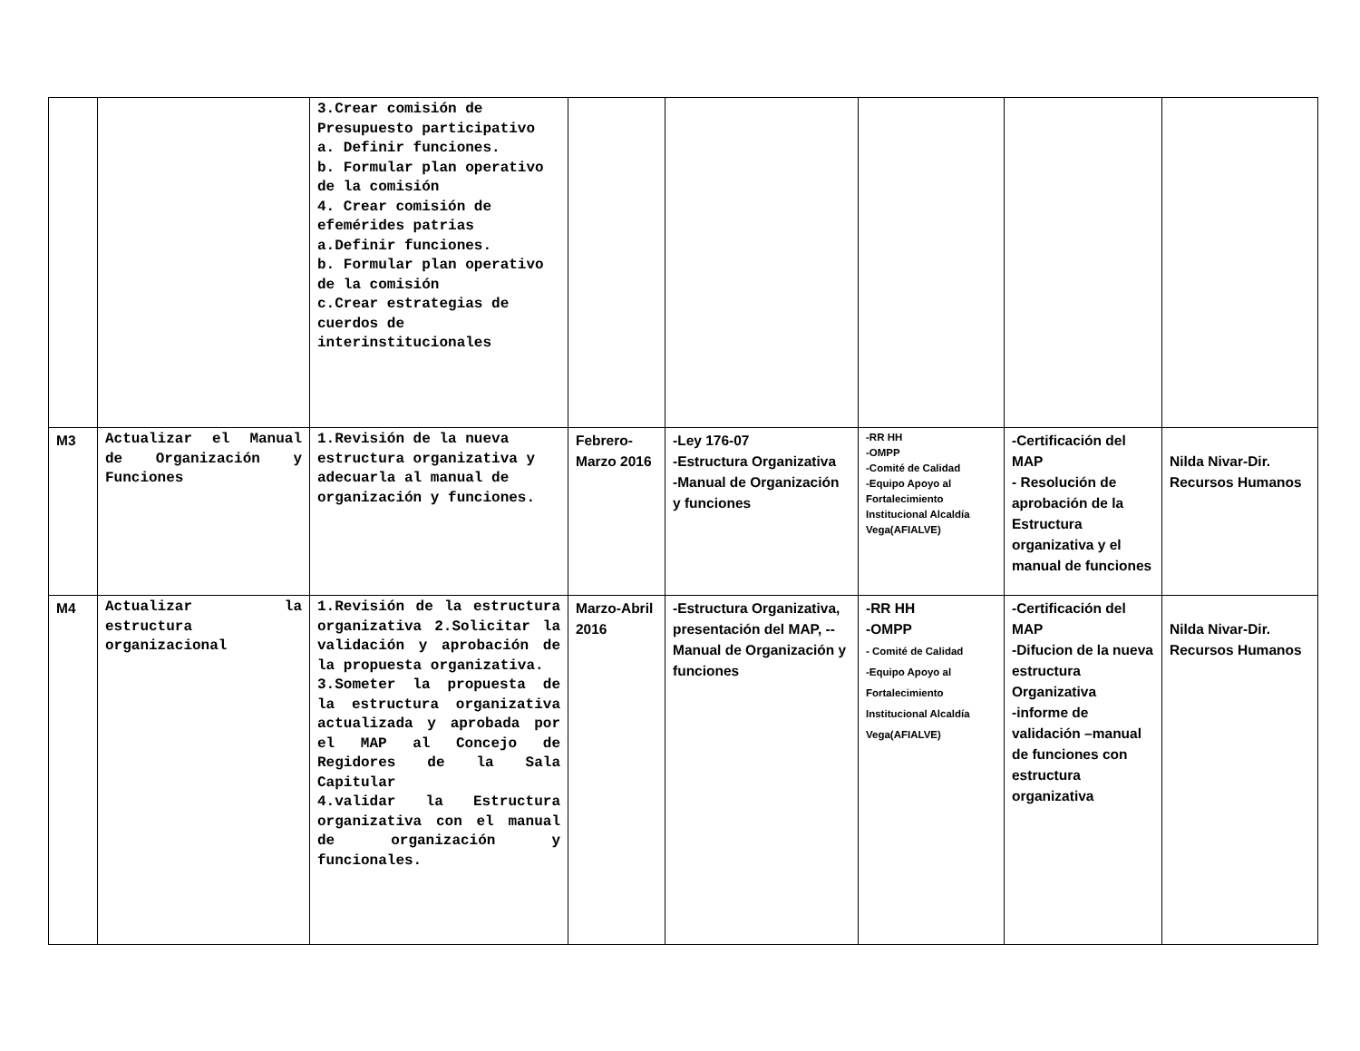| | | 3.Crear comisión de Presupuesto participativo a. Definir funciones. b. Formular plan operativo de la comisión 4. Crear comisión de efemérides patrias a.Definir funciones. b. Formular plan operativo de la comisión c.Crear estrategias de cuerdos de interinstitucionales | | | | | |
| M3 | Actualizar el Manual de Organización y Funciones | 1.Revisión de la nueva estructura organizativa y adecuarla al manual de organización y funciones. | Febrero-Marzo 2016 | -Ley 176-07 -Estructura Organizativa -Manual de Organización y funciones | -RR HH -OMPP -Comité de Calidad -Equipo Apoyo al Fortalecimiento Institucional Alcaldía Vega(AFIALVE) | -Certificación del MAP - Resolución de aprobación de la Estructura organizativa y el manual de funciones | Nilda Nivar-Dir. Recursos Humanos |
| M4 | Actualizar la estructura organizacional | 1.Revisión de la estructura organizativa 2.Solicitar la validación y aprobación de la propuesta organizativa. 3.Someter la propuesta de la estructura organizativa actualizada y aprobada por el MAP al Concejo de Regidores de la Sala Capitular 4.validar la Estructura organizativa con el manual de organización y funcionales. | Marzo-Abril 2016 | -Estructura Organizativa, presentación del MAP, --Manual de Organización y funciones | -RR HH -OMPP - Comité de Calidad -Equipo Apoyo al Fortalecimiento Institucional Alcaldía Vega(AFIALVE) | -Certificación del MAP -Difucion de la nueva estructura Organizativa -informe de validación –manual de funciones con estructura organizativa | Nilda Nivar-Dir. Recursos Humanos |